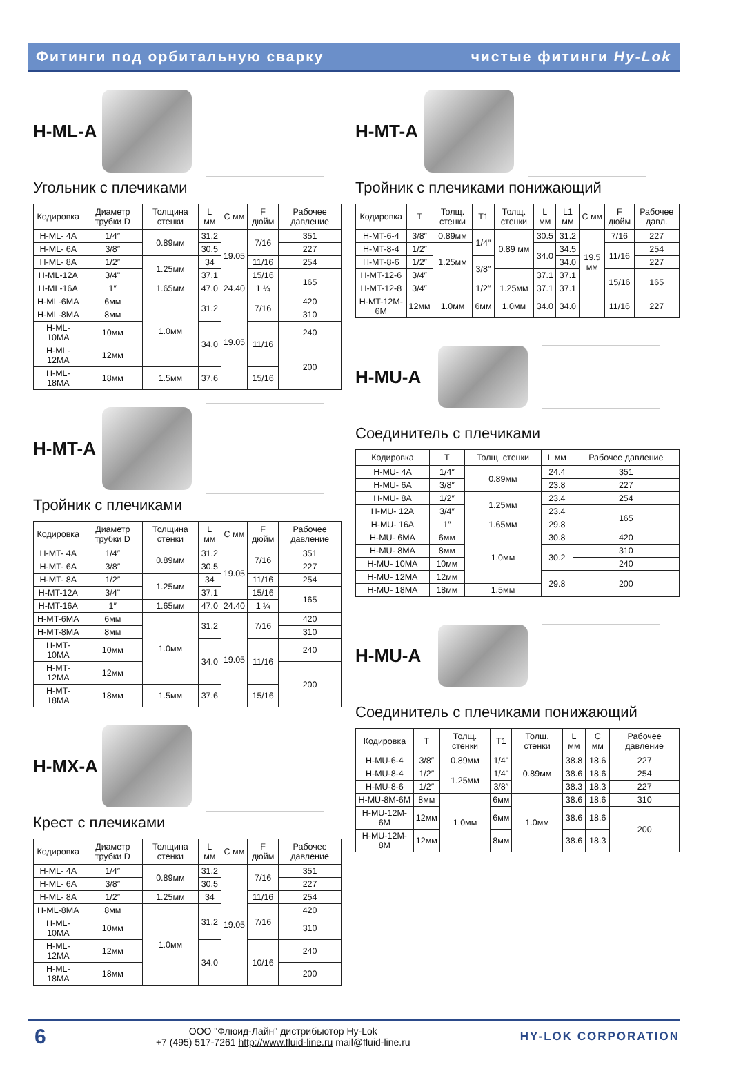Фитинги под орбитальную сварку чистые фитинги Hy-Lok
H-ML-A
Угольник с плечиками
| Кодировка | Диаметр трубки D | Толщина стенки | L мм | C мм | F дюйм | Рабочее давление |
| --- | --- | --- | --- | --- | --- | --- |
| H-ML- 4A | 1/4″ | 0.89мм | 31.2 | 19.05 | 7/16 | 351 |
| H-ML- 6A | 3/8″ | | 30.5 | | | 227 |
| H-ML- 8A | 1/2″ | 1.25мм | 34 | | 11/16 | 254 |
| H-ML-12A | 3/4" | | 37.1 | | 15/16 | 165 |
| H-ML-16A | 1″ | 1.65мм | 47.0 | 24.40 | 1 ¼ | |
| H-ML-6MA | 6мм | 1.0мм | 31.2 | 19.05 | 7/16 | 420 |
| H-ML-8MA | 8мм | | | | | 310 |
| H-ML-10MA | 10мм | | 34.0 | | 11/16 | 240 |
| H-ML-12MA | 12мм | | | | | 200 |
| H-ML-18MA | 18мм | 1.5мм | 37.6 | | 15/16 | |
H-MT-A
Тройник с плечиками
| Кодировка | Диаметр трубки D | Толщина стенки | L мм | C мм | F дюйм | Рабочее давление |
| --- | --- | --- | --- | --- | --- | --- |
| H-MT- 4A | 1/4″ | 0.89мм | 31.2 | 19.05 | 7/16 | 351 |
| H-MT- 6A | 3/8″ | | 30.5 | | | 227 |
| H-MT- 8A | 1/2″ | 1.25мм | 34 | | 11/16 | 254 |
| H-MT-12A | 3/4" | | 37.1 | | 15/16 | 165 |
| H-MT-16A | 1″ | 1.65мм | 47.0 | 24.40 | 1 ¼ | |
| H-MT-6MA | 6мм | 1.0мм | 31.2 | 19.05 | 7/16 | 420 |
| H-MT-8MA | 8мм | | | | | 310 |
| H-MT-10MA | 10мм | | 34.0 | | 11/16 | 240 |
| H-MT-12MA | 12мм | | | | | 200 |
| H-MT-18MA | 18мм | 1.5мм | 37.6 | | 15/16 | |
H-MX-A
Крест с плечиками
| Кодировка | Диаметр трубки D | Толщина стенки | L мм | C мм | F дюйм | Рабочее давление |
| --- | --- | --- | --- | --- | --- | --- |
| H-ML- 4A | 1/4″ | 0.89мм | 31.2 | 19.05 | 7/16 | 351 |
| H-ML- 6A | 3/8″ | | 30.5 | | | 227 |
| H-ML- 8A | 1/2″ | 1.25мм | 34 | | 11/16 | 254 |
| H-ML-8MA | 8мм | 1.0мм | 31.2 | | 7/16 | 420 |
| H-ML-10MA | 10мм | | | | | 310 |
| H-ML-12MA | 12мм | | 34.0 | | 10/16 | 240 |
| H-ML-18MA | 18мм | | | | | 200 |
H-MT-A
Тройник с плечиками понижающий
| Кодировка | T | Толщ. стенки | T1 | Толщ. стенки | L мм | L1 мм | C мм | F дюйм | Рабочее давл. |
| --- | --- | --- | --- | --- | --- | --- | --- | --- | --- |
| H-MT-6-4 | 3/8″ | 0.89мм | 1/4" | 0.89 мм | 30.5 | 31.2 | 19.5 мм | 7/16 | 227 |
| H-MT-8-4 | 1/2″ | 1.25мм | | | 34.0 | 34.5 | | 11/16 | 254 |
| H-MT-8-6 | 1/2″ | | 3/8″ | | | 34.0 | | | 227 |
| H-MT-12-6 | 3/4″ | | | | 37.1 | 37.1 | | 15/16 | 165 |
| H-MT-12-8 | 3/4″ | | 1/2″ | 1.25мм | 37.1 | 37.1 | | | |
| H-MT-12M-6M | 12мм | 1.0мм | 6мм | 1.0мм | 34.0 | 34.0 | | 11/16 | 227 |
H-MU-A
Соединитель с плечиками
| Кодировка | T | Толщ. стенки | L мм | Рабочее давление |
| --- | --- | --- | --- | --- |
| H-MU- 4A | 1/4″ | 0.89мм | 24.4 | 351 |
| H-MU- 6A | 3/8″ | | 23.8 | 227 |
| H-MU- 8A | 1/2″ | 1.25мм | 23.4 | 254 |
| H-MU- 12A | 3/4″ | | 23.4 | 165 |
| H-MU- 16A | 1″ | 1.65мм | 29.8 | |
| H-MU- 6MA | 6мм | 1.0мм | 30.8 | 420 |
| H-MU- 8MA | 8мм | | 30.2 | 310 |
| H-MU- 10MA | 10мм | | | 240 |
| H-MU- 12MA | 12мм | | 29.8 | 200 |
| H-MU- 18MA | 18мм | 1.5мм | | |
H-MU-A
Соединитель с плечиками понижающий
| Кодировка | T | Толщ. стенки | T1 | Толщ. стенки | L мм | C мм | Рабочее давление |
| --- | --- | --- | --- | --- | --- | --- | --- |
| H-MU-6-4 | 3/8″ | 0.89мм | 1/4" | 0.89мм | 38.8 | 18.6 | 227 |
| H-MU-8-4 | 1/2″ | 1.25мм | 1/4" | | 38.6 | 18.6 | 254 |
| H-MU-8-6 | 1/2″ | | 3/8″ | | 38.3 | 18.3 | 227 |
| H-MU-8M-6M | 8мм | 1.0мм | 6мм | 1.0мм | 38.6 | 18.6 | 310 |
| H-MU-12M-6M | 12мм | | 6мм | | 38.6 | 18.6 | 200 |
| H-MU-12M-8M | 12мм | | 8мм | | 38.6 | 18.3 | |
6
ООО "Флюид-Лайн" дистрибьютор Hy-Lok
+7 (495) 517-7261 http://www.fluid-line.ru mail@fluid-line.ru
HY-LOK CORPORATION